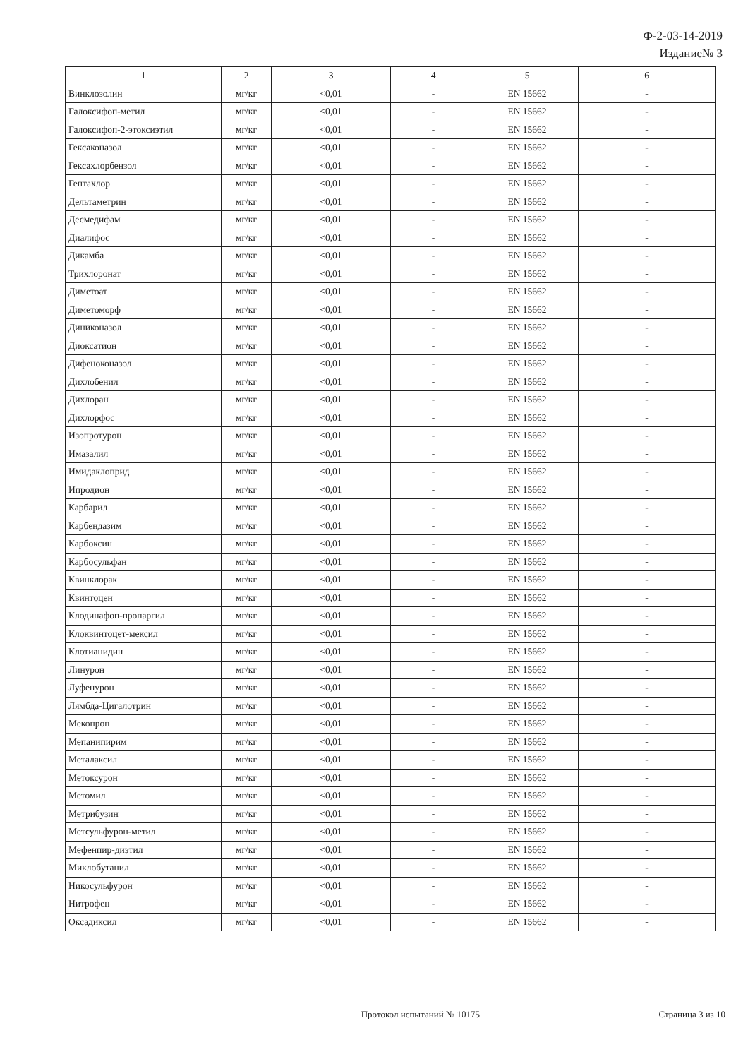Ф-2-03-14-2019
Издание№ 3
| 1 | 2 | 3 | 4 | 5 | 6 |
| --- | --- | --- | --- | --- | --- |
| Винклозолин | мг/кг | <0,01 | - | EN 15662 | - |
| Галоксифоп-метил | мг/кг | <0,01 | - | EN 15662 | - |
| Галоксифоп-2-этоксиэтил | мг/кг | <0,01 | - | EN 15662 | - |
| Гексаконазол | мг/кг | <0,01 | - | EN 15662 | - |
| Гексахлорбензол | мг/кг | <0,01 | - | EN 15662 | - |
| Гептахлор | мг/кг | <0,01 | - | EN 15662 | - |
| Дельтаметрин | мг/кг | <0,01 | - | EN 15662 | - |
| Десмедифам | мг/кг | <0,01 | - | EN 15662 | - |
| Диалифос | мг/кг | <0,01 | - | EN 15662 | - |
| Дикамба | мг/кг | <0,01 | - | EN 15662 | - |
| Трихлоронат | мг/кг | <0,01 | - | EN 15662 | - |
| Диметоат | мг/кг | <0,01 | - | EN 15662 | - |
| Диметоморф | мг/кг | <0,01 | - | EN 15662 | - |
| Диниконазол | мг/кг | <0,01 | - | EN 15662 | - |
| Диоксатион | мг/кг | <0,01 | - | EN 15662 | - |
| Дифеноконазол | мг/кг | <0,01 | - | EN 15662 | - |
| Дихлобенил | мг/кг | <0,01 | - | EN 15662 | - |
| Дихлоран | мг/кг | <0,01 | - | EN 15662 | - |
| Дихлорфос | мг/кг | <0,01 | - | EN 15662 | - |
| Изопротурон | мг/кг | <0,01 | - | EN 15662 | - |
| Имазалил | мг/кг | <0,01 | - | EN 15662 | - |
| Имидаклоприд | мг/кг | <0,01 | - | EN 15662 | - |
| Ипродион | мг/кг | <0,01 | - | EN 15662 | - |
| Карбарил | мг/кг | <0,01 | - | EN 15662 | - |
| Карбендазим | мг/кг | <0,01 | - | EN 15662 | - |
| Карбоксин | мг/кг | <0,01 | - | EN 15662 | - |
| Карбосульфан | мг/кг | <0,01 | - | EN 15662 | - |
| Квинклорак | мг/кг | <0,01 | - | EN 15662 | - |
| Квинтоцен | мг/кг | <0,01 | - | EN 15662 | - |
| Клодинафоп-пропаргил | мг/кг | <0,01 | - | EN 15662 | - |
| Клоквинтоцет-мексил | мг/кг | <0,01 | - | EN 15662 | - |
| Клотианидин | мг/кг | <0,01 | - | EN 15662 | - |
| Линурон | мг/кг | <0,01 | - | EN 15662 | - |
| Луфенурон | мг/кг | <0,01 | - | EN 15662 | - |
| Лямбда-Цигалотрин | мг/кг | <0,01 | - | EN 15662 | - |
| Мекопроп | мг/кг | <0,01 | - | EN 15662 | - |
| Мепанипирим | мг/кг | <0,01 | - | EN 15662 | - |
| Металаксил | мг/кг | <0,01 | - | EN 15662 | - |
| Метоксурон | мг/кг | <0,01 | - | EN 15662 | - |
| Метомил | мг/кг | <0,01 | - | EN 15662 | - |
| Метрибузин | мг/кг | <0,01 | - | EN 15662 | - |
| Метсульфурон-метил | мг/кг | <0,01 | - | EN 15662 | - |
| Мефенпир-диэтил | мг/кг | <0,01 | - | EN 15662 | - |
| Миклобутанил | мг/кг | <0,01 | - | EN 15662 | - |
| Никосульфурон | мг/кг | <0,01 | - | EN 15662 | - |
| Нитрофен | мг/кг | <0,01 | - | EN 15662 | - |
| Оксадиксил | мг/кг | <0,01 | - | EN 15662 | - |
Протокол испытаний № 10175 Страница 3 из 10